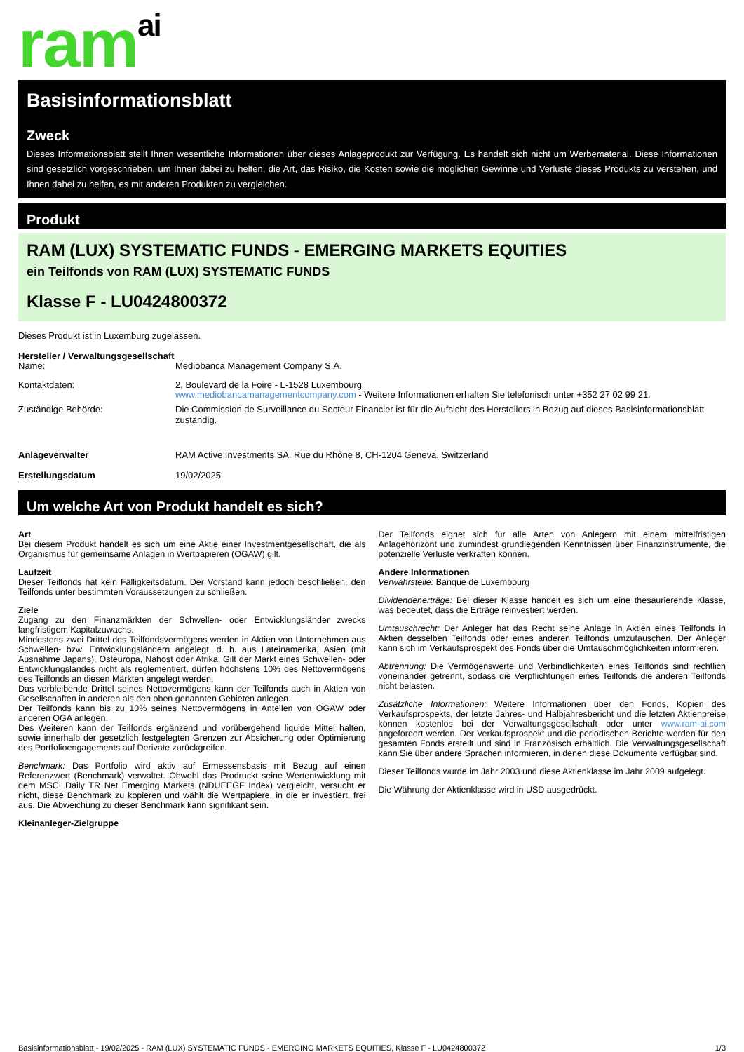ram<sup>ai</sup>
Basisinformationsblatt
Zweck
Dieses Informationsblatt stellt Ihnen wesentliche Informationen über dieses Anlageprodukt zur Verfügung. Es handelt sich nicht um Werbematerial. Diese Informationen sind gesetzlich vorgeschrieben, um Ihnen dabei zu helfen, die Art, das Risiko, die Kosten sowie die möglichen Gewinne und Verluste dieses Produkts zu verstehen, und Ihnen dabei zu helfen, es mit anderen Produkten zu vergleichen.
Produkt
RAM (LUX) SYSTEMATIC FUNDS - EMERGING MARKETS EQUITIES
ein Teilfonds von RAM (LUX) SYSTEMATIC FUNDS
Klasse F - LU0424800372
Dieses Produkt ist in Luxemburg zugelassen.
Hersteller / Verwaltungsgesellschaft
| Name: | Mediobanca Management Company S.A. |
| Kontaktdaten: | 2, Boulevard de la Foire - L-1528 Luxembourg www.mediobancamanagementcompany.com - Weitere Informationen erhalten Sie telefonisch unter +352 27 02 99 21. |
| Zuständige Behörde: | Die Commission de Surveillance du Secteur Financier ist für die Aufsicht des Herstellers in Bezug auf dieses Basisinformationsblatt zuständig. |
| Anlageverwalter | RAM Active Investments SA, Rue du Rhône 8, CH-1204 Geneva, Switzerland |
| Erstellungsdatum | 19/02/2025 |
Um welche Art von Produkt handelt es sich?
Art
Bei diesem Produkt handelt es sich um eine Aktie einer Investmentgesellschaft, die als Organismus für gemeinsame Anlagen in Wertpapieren (OGAW) gilt.
Laufzeit
Dieser Teilfonds hat kein Fälligkeitsdatum. Der Vorstand kann jedoch beschließen, den Teilfonds unter bestimmten Voraussetzungen zu schließen.
Ziele
Zugang zu den Finanzmärkten der Schwellen- oder Entwicklungsländer zwecks langfristigem Kapitalzuwachs.
Mindestens zwei Drittel des Teilfondsvermögens werden in Aktien von Unternehmen aus Schwellen- bzw. Entwicklungsländern angelegt, d. h. aus Lateinamerika, Asien (mit Ausnahme Japans), Osteuropa, Nahost oder Afrika. Gilt der Markt eines Schwellen- oder Entwicklungslandes nicht als reglementiert, dürfen höchstens 10% des Nettovermögens des Teilfonds an diesen Märkten angelegt werden.
Das verbleibende Drittel seines Nettovermögens kann der Teilfonds auch in Aktien von Gesellschaften in anderen als den oben genannten Gebieten anlegen.
Der Teilfonds kann bis zu 10% seines Nettovermögens in Anteilen von OGAW oder anderen OGA anlegen.
Des Weiteren kann der Teilfonds ergänzend und vorübergehend liquide Mittel halten, sowie innerhalb der gesetzlich festgelegten Grenzen zur Absicherung oder Optimierung des Portfolioengagements auf Derivate zurückgreifen.
Benchmark: Das Portfolio wird aktiv auf Ermessensbasis mit Bezug auf einen Referenzwert (Benchmark) verwaltet. Obwohl das Prodruckt seine Wertentwicklung mit dem MSCI Daily TR Net Emerging Markets (NDUEEGF Index) vergleicht, versucht er nicht, diese Benchmark zu kopieren und wählt die Wertpapiere, in die er investiert, frei aus. Die Abweichung zu dieser Benchmark kann signifikant sein.
Kleinanleger-Zielgruppe
Der Teilfonds eignet sich für alle Arten von Anlegern mit einem mittelfristigen Anlagehorizont und zumindest grundlegenden Kenntnissen über Finanzinstrumente, die potenzielle Verluste verkraften können.
Andere Informationen
Verwahrstelle: Banque de Luxembourg
Dividendenerträge: Bei dieser Klasse handelt es sich um eine thesaurierende Klasse, was bedeutet, dass die Erträge reinvestiert werden.
Umtauschrecht: Der Anleger hat das Recht seine Anlage in Aktien eines Teilfonds in Aktien desselben Teilfonds oder eines anderen Teilfonds umzutauschen. Der Anleger kann sich im Verkaufsprospekt des Fonds über die Umtauschmöglichkeiten informieren.
Abtrennung: Die Vermögenswerte und Verbindlichkeiten eines Teilfonds sind rechtlich voneinander getrennt, sodass die Verpflichtungen eines Teilfonds die anderen Teilfonds nicht belasten.
Zusätzliche Informationen: Weitere Informationen über den Fonds, Kopien des Verkaufsprospekts, der letzte Jahres- und Halbjahresbericht und die letzten Aktienpreise können kostenlos bei der Verwaltungsgesellschaft oder unter www.ram-ai.com angefordert werden. Der Verkaufsprospekt und die periodischen Berichte werden für den gesamten Fonds erstellt und sind in Französisch erhältlich. Die Verwaltungsgesellschaft kann Sie über andere Sprachen informieren, in denen diese Dokumente verfügbar sind.
Dieser Teilfonds wurde im Jahr 2003 und diese Aktienklasse im Jahr 2009 aufgelegt.
Die Währung der Aktienklasse wird in USD ausgedrückt.
Basisinformationsblatt - 19/02/2025 - RAM (LUX) SYSTEMATIC FUNDS - EMERGING MARKETS EQUITIES, Klasse F - LU0424800372 1/3